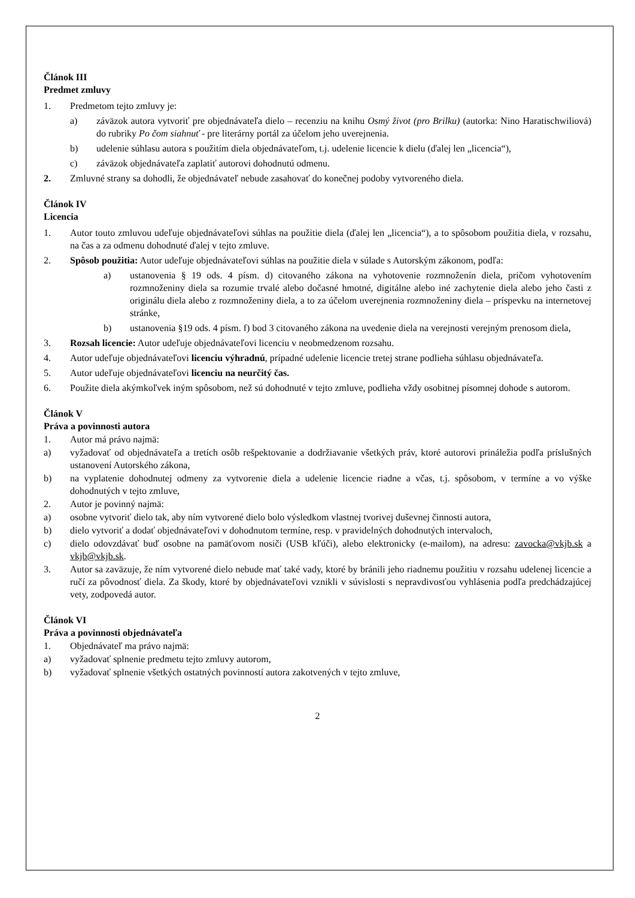Článok III
Predmet zmluvy
1. Predmetom tejto zmluvy je:
a) záväzok autora vytvoriť pre objednávateľa dielo – recenziu na knihu Osmý život (pro Brilku) (autorka: Nino Haratischwiliová) do rubriky Po čom siahnuť - pre literárny portál za účelom jeho uverejnenia.
b) udelenie súhlasu autora s použitím diela objednávateľom, t.j. udelenie licencie k dielu (ďalej len „licencia“),
c) záväzok objednávateľa zaplatiť autorovi dohodnutú odmenu.
2. Zmluvné strany sa dohodli, že objednávateľ nebude zasahovať do konečnej podoby vytvoreného diela.
Článok IV
Licencia
1. Autor touto zmluvou udeľuje objednávateľovi súhlas na použitie diela (ďalej len „licencia“), a to spôsobom použitia diela, v rozsahu, na čas a za odmenu dohodnuté ďalej v tejto zmluve.
2. Spôsob použitia: Autor udeľuje objednávateľovi súhlas na použitie diela v súlade s Autorským zákonom, podľa:
a) ustanovenia § 19 ods. 4 písm. d) citovaného zákona na vyhotovenie rozmnoženín diela, pričom vyhotovením rozmnoženiny diela sa rozumie trvalé alebo dočasné hmotné, digitálne alebo iné zachytenie diela alebo jeho časti z originálu diela alebo z rozmnoženiny diela, a to za účelom uverejnenia rozmnoženiny diela – príspevku na internetovej stránke,
b) ustanovenia §19 ods. 4 písm. f) bod 3 citovaného zákona na uvedenie diela na verejnosti verejným prenosom diela,
3. Rozsah licencie: Autor udeľuje objednávateľovi licenciu v neobmedzenom rozsahu.
4. Autor udeľuje objednávateľovi licenciu výhradnú, prípadné udelenie licencie tretej strane podlieha súhlasu objednávateľa.
5. Autor udeľuje objednávateľovi licenciu na neurčitý čas.
6. Použite diela akýmkoľvek iným spôsobom, než sú dohodnuté v tejto zmluve, podlieha vždy osobitnej písomnej dohode s autorom.
Článok V
Práva a povinnosti autora
1. Autor má právo najmä:
a) vyžadovať od objednávateľa a tretích osôb rešpektovanie a dodržiavanie všetkých práv, ktoré autorovi prináležia podľa príslušných ustanovení Autorského zákona,
b) na vyplatenie dohodnutej odmeny za vytvorenie diela a udelenie licencie riadne a včas, t.j. spôsobom, v termíne a vo výške dohodnutých v tejto zmluve,
2. Autor je povinný najmä:
a) osobne vytvoriť dielo tak, aby ním vytvorené dielo bolo výsledkom vlastnej tvorivej duševnej činnosti autora,
b) dielo vytvoriť a dodať objednávateľovi v dohodnutom termíne, resp. v pravidelných dohodnutých intervaloch,
c) dielo odovzdávať buď osobne na pamäťovom nosiči (USB kľúči), alebo elektronicky (e-mailom), na adresu: zavocka@vkjb.sk a vkjb@vkjb.sk.
3. Autor sa zaväzuje, že ním vytvorené dielo nebude mať také vady, ktoré by bránili jeho riadnemu použitiu v rozsahu udelenej licencie a ručí za pôvodnosť diela. Za škody, ktoré by objednávateľovi vznikli v súvislosti s nepravdivosťou vyhlásenia podľa predchádzajúcej vety, zodpovedá autor.
Článok VI
Práva a povinnosti objednávateľa
1. Objednávateľ ma právo najmä:
a) vyžadovať splnenie predmetu tejto zmluvy autorom,
b) vyžadovať splnenie všetkých ostatných povinností autora zakotvených v tejto zmluve,
2